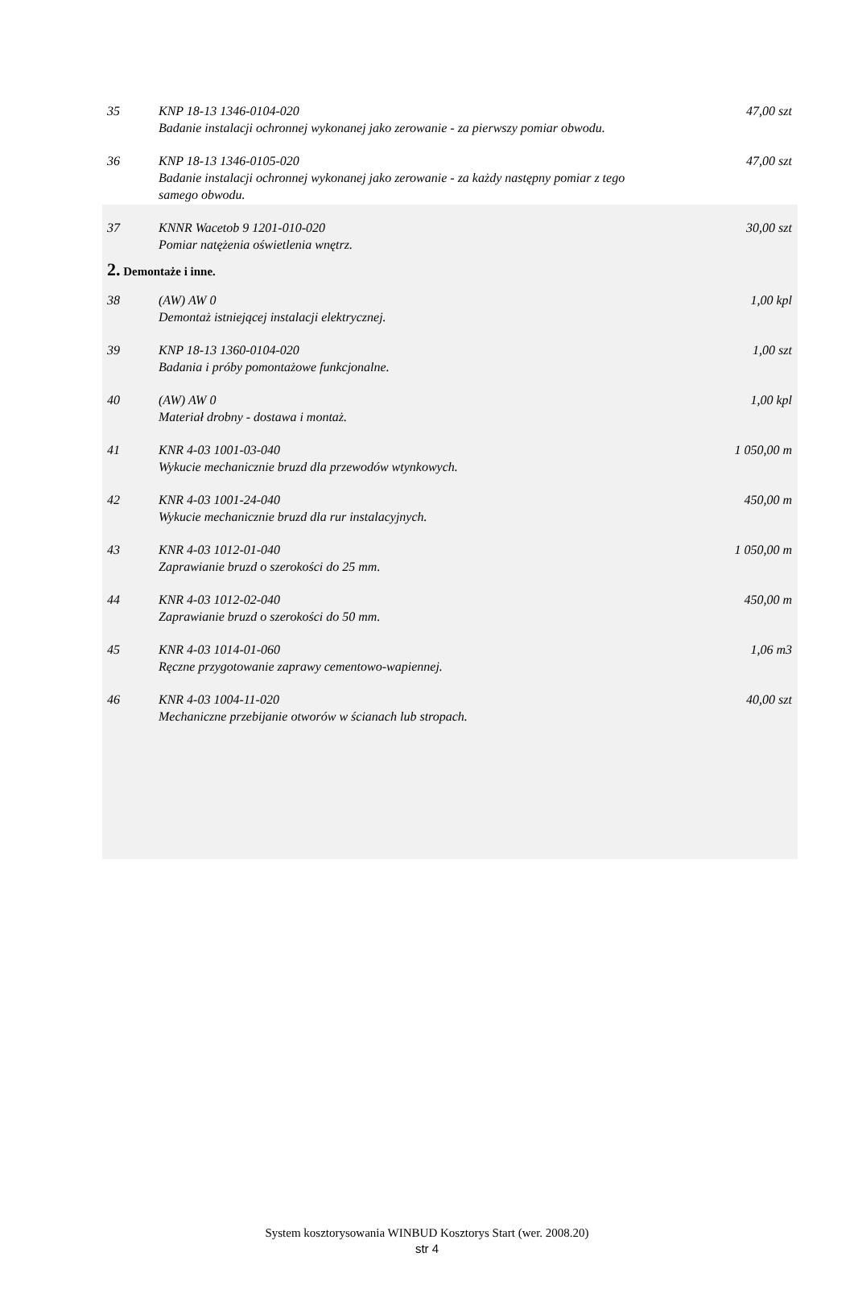| 35 | KNP 18-13 1346-0104-020 Badanie instalacji ochronnej wykonanej jako zerowanie - za pierwszy pomiar obwodu. | 47,00 szt |
| 36 | KNP 18-13 1346-0105-020 Badanie instalacji ochronnej wykonanej jako zerowanie - za każdy następny pomiar z tego samego obwodu. | 47,00 szt |
| 37 | KNNR Wacetob 9 1201-010-020 Pomiar natężenia oświetlenia wnętrz. | 30,00 szt |
| 2. Demontaże i inne. | | |
| 38 | (AW) AW 0 Demontaż istniejącej instalacji elektrycznej. | 1,00 kpl |
| 39 | KNP 18-13 1360-0104-020 Badania i próby pomontażowe funkcjonalne. | 1,00 szt |
| 40 | (AW) AW 0 Materiał drobny - dostawa i montaż. | 1,00 kpl |
| 41 | KNR 4-03 1001-03-040 Wykucie mechanicznie bruzd dla przewodów wtynkowych. | 1 050,00 m |
| 42 | KNR 4-03 1001-24-040 Wykucie mechanicznie bruzd dla rur instalacyjnych. | 450,00 m |
| 43 | KNR 4-03 1012-01-040 Zaprawianie bruzd o szerokości do 25 mm. | 1 050,00 m |
| 44 | KNR 4-03 1012-02-040 Zaprawianie bruzd o szerokości do 50 mm. | 450,00 m |
| 45 | KNR 4-03 1014-01-060 Ręczne przygotowanie zaprawy cementowo-wapiennej. | 1,06 m3 |
| 46 | KNR 4-03 1004-11-020 Mechaniczne przebijanie otworów w ścianach lub stropach. | 40,00 szt |
System kosztorysowania WINBUD Kosztorys Start (wer. 2008.20)
str 4